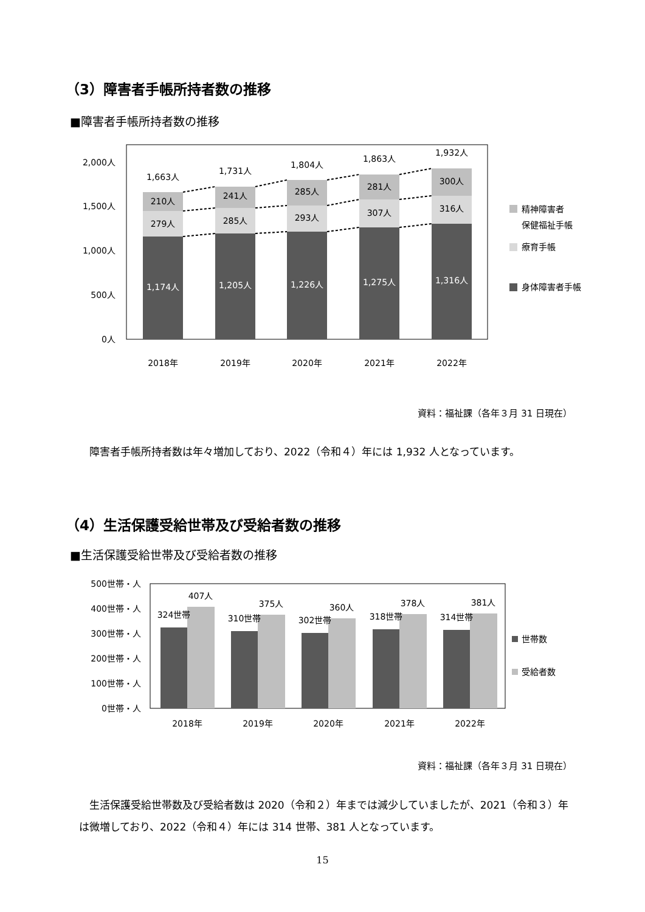（3）障害者手帳所持者数の推移
■障害者手帳所持者数の推移
2,000人
1,500人
1,000人
500人
0人
1,663人
1,731人
1,804人
1,863人
1,932人
210人
241人
285人
281人
300人
279人
285人
293人
307人
316人
1,174人
1,205人
1,226人
1,275人
1,316人
2018年
2019年
2020年
2021年
2022年
精神障害者
保健福祉手帳
療育手帳
身体障害者手帳
資料：福祉課（各年３月 31 日現在）
　障害者手帳所持者数は年々増加しており、2022（令和４）年には 1,932 人となっています。
（4）生活保護受給世帯及び受給者数の推移
■生活保護受給世帯及び受給者数の推移
500世帯・人
400世帯・人
300世帯・人
200世帯・人
100世帯・人
0世帯・人
324世帯
407人
310世帯
375人
302世帯
360人
318世帯
378人
314世帯
381人
2018年
2019年
2020年
2021年
2022年
世帯数
受給者数
資料：福祉課（各年３月 31 日現在）
　生活保護受給世帯数及び受給者数は 2020（令和２）年までは減少していましたが、2021（令和３）年は微増しており、2022（令和４）年には 314 世帯、381 人となっています。
15